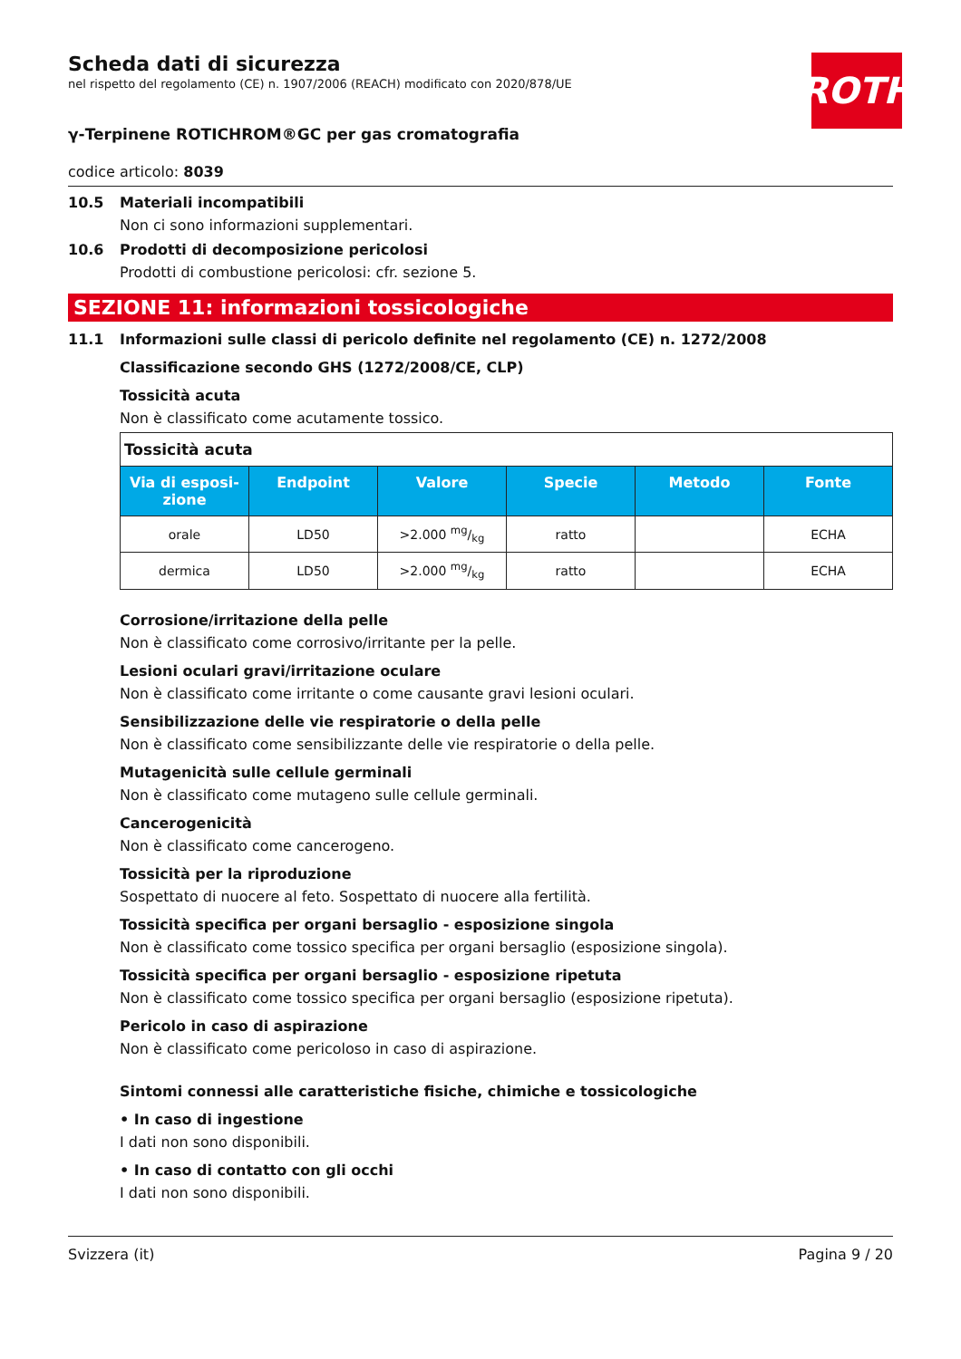ROTH
Scheda dati di sicurezza
nel rispetto del regolamento (CE) n. 1907/2006 (REACH) modificato con 2020/878/UE
γ-Terpinene ROTICHROM®GC per gas cromatografia
codice articolo: 8039
10.5 Materiali incompatibili
Non ci sono informazioni supplementari.
10.6 Prodotti di decomposizione pericolosi
Prodotti di combustione pericolosi: cfr. sezione 5.
SEZIONE 11: informazioni tossicologiche
11.1 Informazioni sulle classi di pericolo definite nel regolamento (CE) n. 1272/2008
Classificazione secondo GHS (1272/2008/CE, CLP)
Tossicità acuta
Non è classificato come acutamente tossico.
| Tossicità acuta | | | | | |
| --- | --- | --- | --- | --- | --- |
| Via di esposi-zione | Endpoint | Valore | Specie | Metodo | Fonte |
| orale | LD50 | >2.000 mg/kg | ratto | | ECHA |
| dermica | LD50 | >2.000 mg/kg | ratto | | ECHA |
Corrosione/irritazione della pelle
Non è classificato come corrosivo/irritante per la pelle.
Lesioni oculari gravi/irritazione oculare
Non è classificato come irritante o come causante gravi lesioni oculari.
Sensibilizzazione delle vie respiratorie o della pelle
Non è classificato come sensibilizzante delle vie respiratorie o della pelle.
Mutagenicità sulle cellule germinali
Non è classificato come mutageno sulle cellule germinali.
Cancerogenicità
Non è classificato come cancerogeno.
Tossicità per la riproduzione
Sospettato di nuocere al feto. Sospettato di nuocere alla fertilità.
Tossicità specifica per organi bersaglio - esposizione singola
Non è classificato come tossico specifica per organi bersaglio (esposizione singola).
Tossicità specifica per organi bersaglio - esposizione ripetuta
Non è classificato come tossico specifica per organi bersaglio (esposizione ripetuta).
Pericolo in caso di aspirazione
Non è classificato come pericoloso in caso di aspirazione.
Sintomi connessi alle caratteristiche fisiche, chimiche e tossicologiche
• In caso di ingestione
I dati non sono disponibili.
• In caso di contatto con gli occhi
I dati non sono disponibili.
Svizzera (it) Pagina 9 / 20